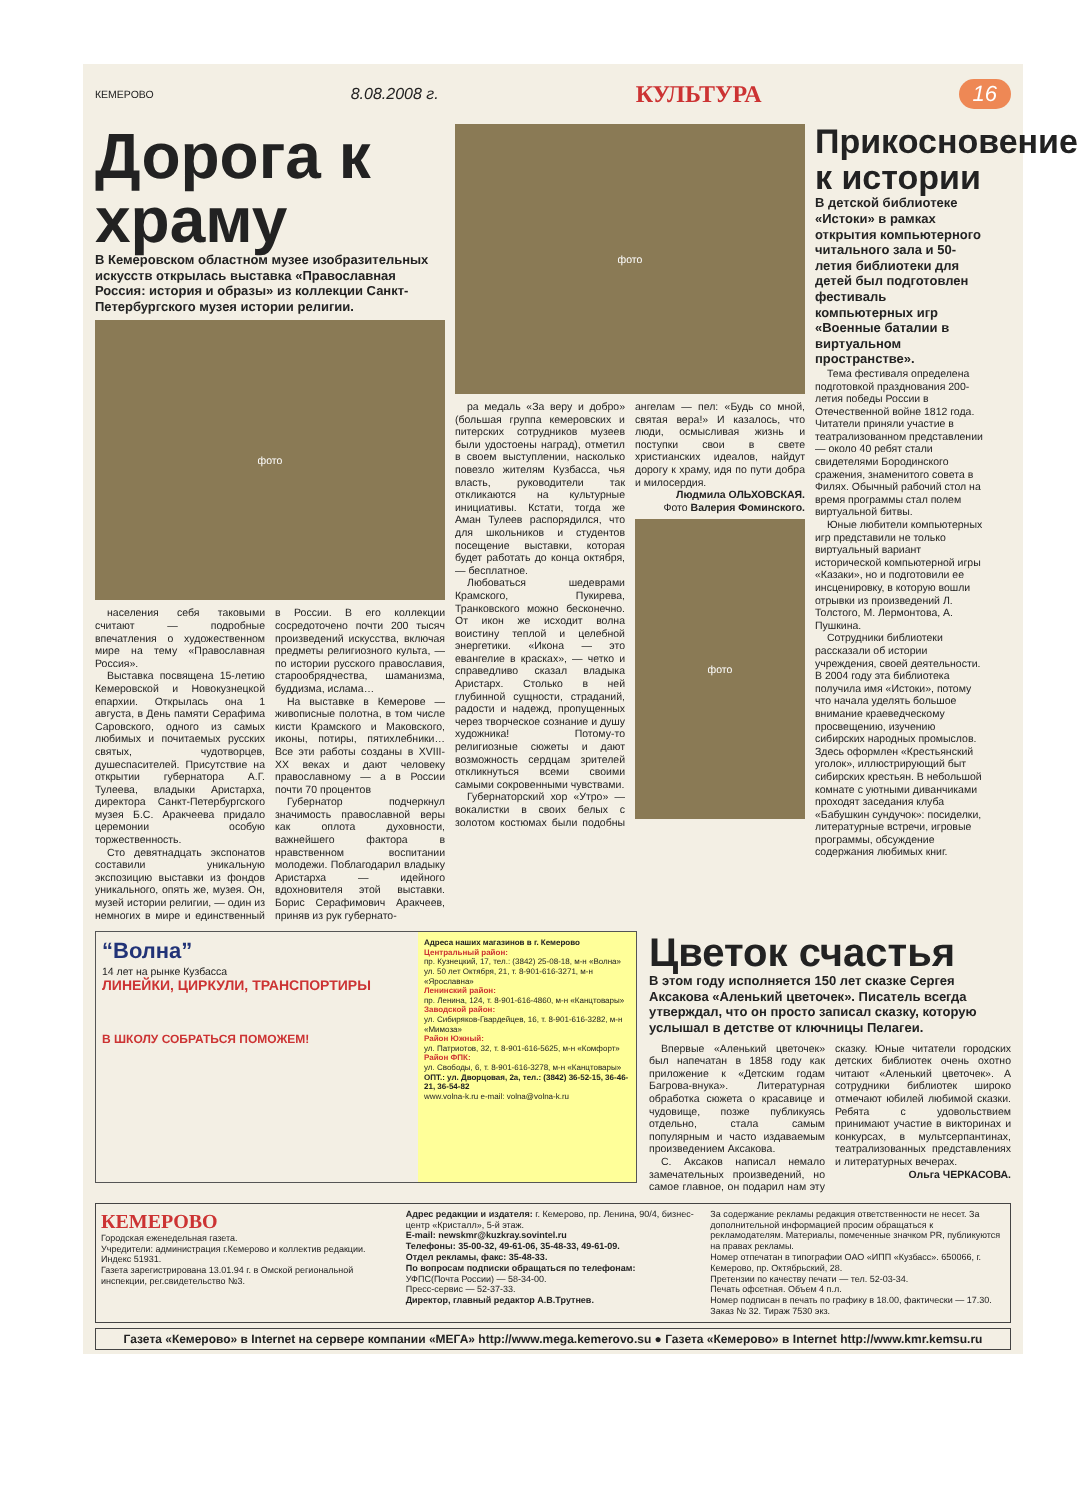КЕМЕРОВО 8.08.2008 г. КУЛЬТУРА 16
Дорога к храму
В Кемеровском областном музее изобразительных искусств открылась выставка «Православная Россия: история и образы» из коллекции Санкт-Петербургского музея истории религии.
фото
населения себя таковыми считают — подробные впечатления о художественном мире на тему «Православная Россия».
Выставка посвящена 15-летию Кемеровской и Новокузнецкой епархии. Открылась она 1 августа, в День памяти Серафима Саровского, одного из самых любимых и почитаемых русских святых, чудотворцев, душеспасителей. Присутствие на открытии губернатора А.Г. Тулеева, владыки Аристарха, директора Санкт-Петербургского музея Б.С. Аракчеева придало церемонии особую торжественность.
Сто девятнадцать экспонатов составили уникальную экспозицию выставки из фондов уникального, опять же, музея. Он, музей истории религии, — один из немногих в мире и единственный в России. В его коллекции сосредоточено почти 200 тысяч произведений искусства, включая предметы религиозного культа, — по истории русского православия, старообрядчества, шаманизма, буддизма, ислама…
На выставке в Кемерове — живописные полотна, в том числе кисти Крамского и Маковского, иконы, потиры, пятихлебники…Все эти работы созданы в XVIII-XX веках и дают человеку православному — а в России почти 70 процентов
Губернатор подчеркнул значимость православной веры как оплота духовности, важнейшего фактора в нравственном воспитании молодежи. Поблагодарил владыку Аристарха — идейного вдохновителя этой выставки. Борис Серафимович Аракчеев, приняв из рук губернато-
фото
ра медаль «За веру и добро» (большая группа кемеровских и питерских сотрудников музеев были удостоены наград), отметил в своем выступлении, насколько повезло жителям Кузбасса, чья власть, руководители так откликаются на культурные инициативы. Кстати, тогда же Аман Тулеев распорядился, что для школьников и студентов посещение выставки, которая будет работать до конца октября, — бесплатное.
Любоваться шедеврами Крамского, Пукирева, Транковского можно бесконечно. От икон же исходит волна воистину теплой и целебной энергетики. «Икона — это евангелие в красках», — четко и справедливо сказал владыка Аристарх. Столько в ней глубинной сущности, страданий, радости и надежд, пропущенных через творческое сознание и душу художника! Потому-то религиозные сюжеты и дают возможность сердцам зрителей откликнуться всеми своими самыми сокровенными чувствами.
Губернаторский хор «Утро» — вокалистки в своих белых с золотом костюмах были подобны ангелам — пел: «Будь со мной, святая вера!» И казалось, что люди, осмысливая жизнь и поступки свои в свете христианских идеалов, найдут дорогу к храму, идя по пути добра и милосердия.
Людмила ОЛЬХОВСКАЯ.
Фото Валерия Фоминского.
фото
Прикосновение к истории
В детской библиотеке «Истоки» в рамках открытия компьютерного читального зала и 50-летия библиотеки для детей был подготовлен фестиваль компьютерных игр «Военные баталии в виртуальном пространстве».
Тема фестиваля определена подготовкой празднования 200-летия победы России в Отечественной войне 1812 года. Читатели приняли участие в театрализованном представлении — около 40 ребят стали свидетелями Бородинского сражения, знаменитого совета в Филях. Обычный рабочий стол на время программы стал полем виртуальной битвы.
Юные любители компьютерных игр представили не только виртуальный вариант исторической компьютерной игры «Казаки», но и подготовили ее инсценировку, в которую вошли отрывки из произведений Л. Толстого, М. Лермонтова, А. Пушкина.
Сотрудники библиотеки рассказали об истории учреждения, своей деятельности. В 2004 году эта библиотека получила имя «Истоки», потому что начала уделять большое внимание краеведческому просвещению, изучению сибирских народных промыслов. Здесь оформлен «Крестьянский уголок», иллюстрирующий быт сибирских крестьян. В небольшой комнате с уютными диванчиками проходят заседания клуба «Бабушкин сундучок»: посиделки, литературные встречи, игровые программы, обсуждение содержания любимых книг.
“Волна”
14 лет на рынке Кузбасса
ЛИНЕЙКИ, ЦИРКУЛИ, ТРАНСПОРТИРЫ
В ШКОЛУ СОБРАТЬСЯ ПОМОЖЕМ!
Адреса наших магазинов в г. Кемерово
Центральный район:
пр. Кузнецкий, 17, тел.: (3842) 25-08-18, м-н «Волна»
ул. 50 лет Октября, 21, т. 8-901-616-3271, м-н «Ярославна»
Ленинский район:
пр. Ленина, 124, т. 8-901-616-4860, м-н «Канцтовары»
Заводской район:
ул. Сибиряков-Гвардейцев, 16, т. 8-901-616-3282, м-н «Мимоза»
Район Южный:
ул. Патриотов, 32, т. 8-901-616-5625, м-н «Комфорт»
Район ФПК:
ул. Свободы, 6, т. 8-901-616-3278, м-н «Канцтовары»
ОПТ.: ул. Дворцовая, 2а, тел.: (3842) 36-52-15, 36-46-21, 36-54-82
www.volna-k.ru e-mail: volna@volna-k.ru
Цветок счастья
В этом году исполняется 150 лет сказке Сергея Аксакова «Аленький цветочек». Писатель всегда утверждал, что он просто записал сказку, которую услышал в детстве от ключницы Пелагеи.
Впервые «Аленький цветочек» был напечатан в 1858 году как приложение к «Детским годам Багрова-внука». Литературная обработка сюжета о красавице и чудовище, позже публикуясь отдельно, стала самым популярным и часто издаваемым произведением Аксакова.
С. Аксаков написал немало замечательных произведений, но самое главное, он подарил нам эту сказку. Юные читатели городских детских библиотек очень охотно читают «Аленький цветочек». А сотрудники библиотек широко отмечают юбилей любимой сказки. Ребята с удовольствием принимают участие в викторинах и конкурсах, в мультсерпантинах, театрализованных представлениях и литературных вечерах.
Ольга ЧЕРКАСОВА.
КЕМЕРОВО
Городская еженедельная газета.
Учредители: администрация г.Кемерово и коллектив редакции.
Индекс 51931.
Газета зарегистрирована 13.01.94 г. в Омской региональной инспекции, рег.свидетельство №3.
Адрес редакции и издателя: г. Кемерово, пр. Ленина, 90/4, бизнес-центр «Кристалл», 5-й этаж.
E-mail: newskmr@kuzkray.sovintel.ru
Телефоны: 35-00-32, 49-61-06, 35-48-33, 49-61-09.
Отдел рекламы, факс: 35-48-33.
По вопросам подписки обращаться по телефонам:
УФПС(Почта России) — 58-34-00.
Пресс-сервис — 52-37-33.
Директор, главный редактор А.В.Трутнев.
За содержание рекламы редакция ответственности не несет. За дополнительной информацией просим обращаться к рекламодателям. Материалы, помеченные значком PR, публикуются на правах рекламы.
Номер отпечатан в типографии ОАО «ИПП «Кузбасс». 650066, г. Кемерово, пр. Октябрьский, 28.
Претензии по качеству печати — тел. 52-03-34.
Печать офсетная. Объем 4 п.л.
Номер подписан в печать по графику в 18.00, фактически — 17.30.
Заказ № 32. Тираж 7530 экз.
Газета «Кемерово» в Internet на сервере компании «МЕГА» http://www.mega.kemerovo.su ● Газета «Кемерово» в Internet http://www.kmr.kemsu.ru